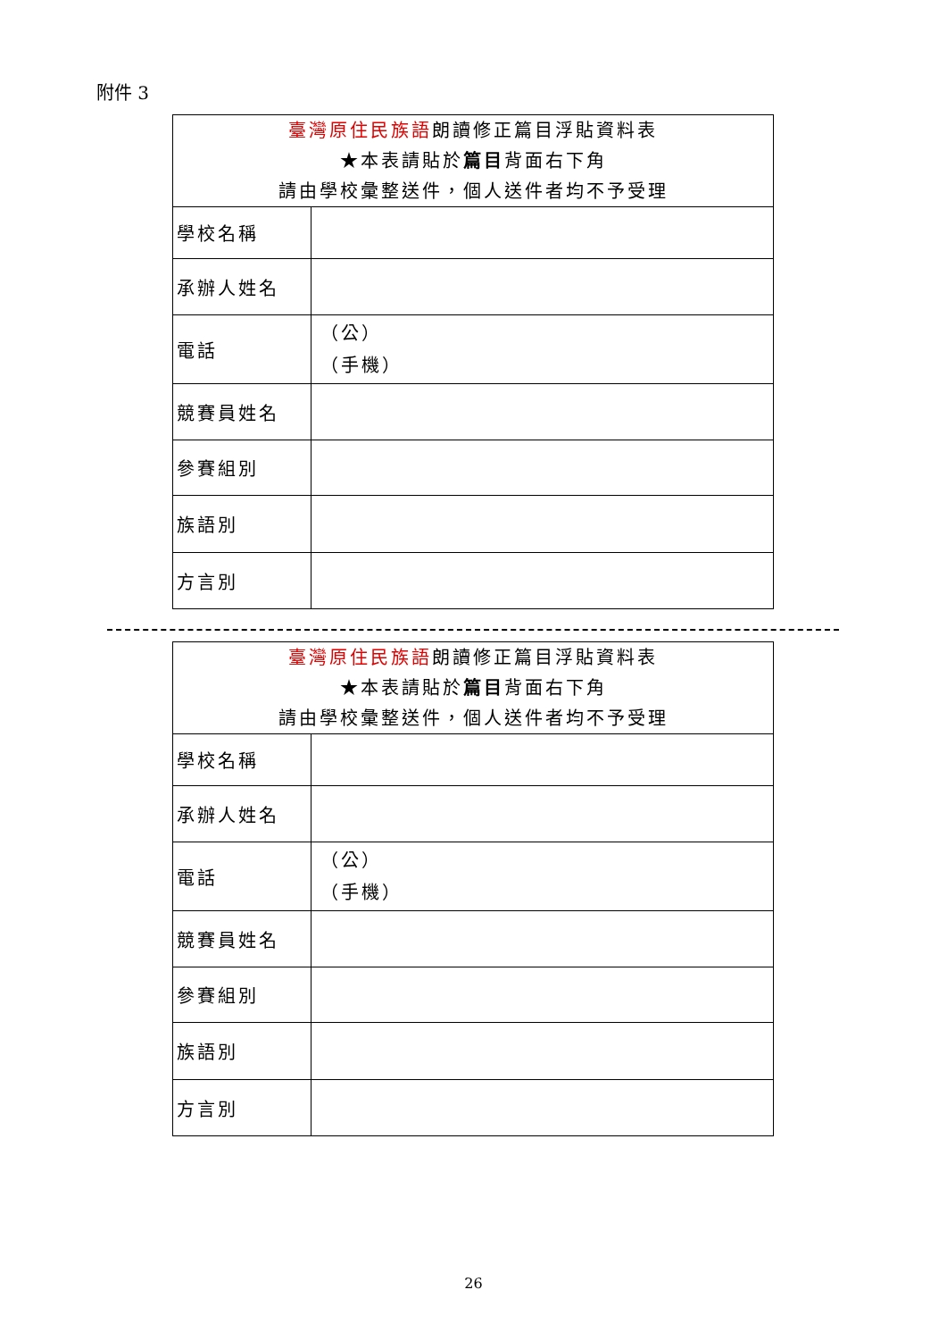附件 3
| 臺灣原住民族語 朗讀修正篇目浮貼資料表 ★本表請貼於 篇目 背面右下角 請由學校彙整送件，個人送件者均不予受理 | |
| 學校名稱 | |
| 承辦人姓名 | |
| 電話 | （公） （手機） |
| 競賽員姓名 | |
| 參賽組別 | |
| 族語別 | |
| 方言別 | |
| 臺灣原住民族語 朗讀修正篇目浮貼資料表 ★本表請貼於 篇目 背面右下角 請由學校彙整送件，個人送件者均不予受理 | |
| 學校名稱 | |
| 承辦人姓名 | |
| 電話 | （公） （手機） |
| 競賽員姓名 | |
| 參賽組別 | |
| 族語別 | |
| 方言別 | |
26